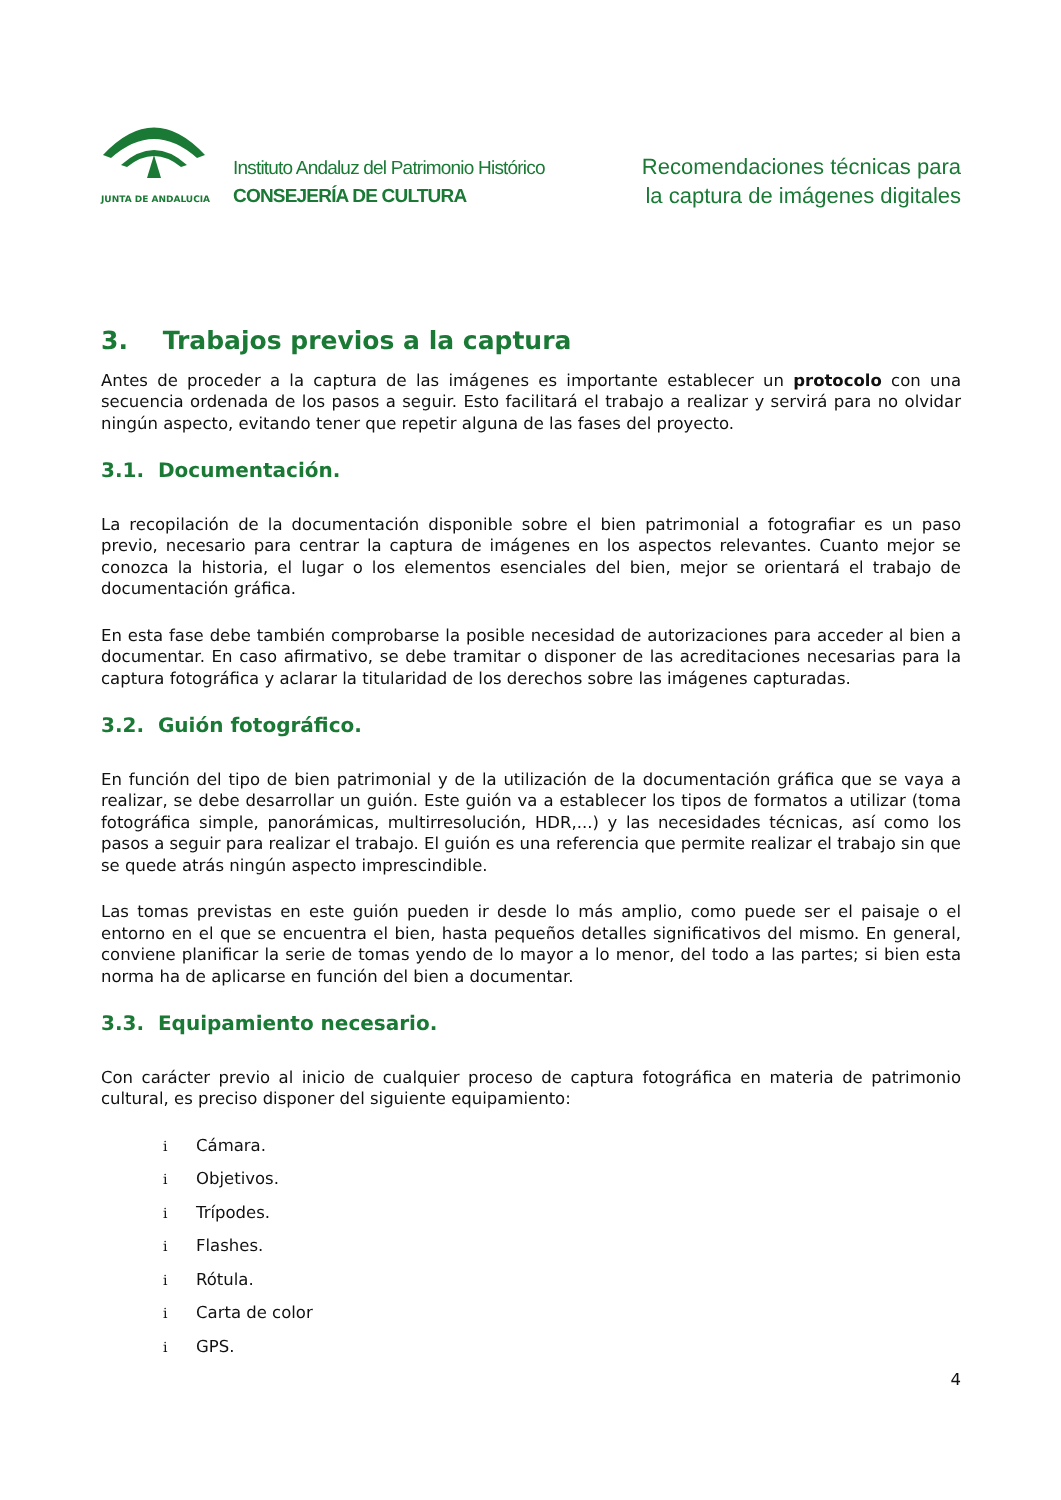JUNTA DE ANDALUCIA
Instituto Andaluz del Patrimonio Histórico
CONSEJERÍA DE CULTURA
Recomendaciones técnicas para
la captura de imágenes digitales
3. Trabajos previos a la captura
Antes de proceder a la captura de las imágenes es importante establecer un protocolo con una secuencia ordenada de los pasos a seguir. Esto facilitará el trabajo a realizar y servirá para no olvidar ningún aspecto, evitando tener que repetir alguna de las fases del proyecto.
3.1. Documentación.
La recopilación de la documentación disponible sobre el bien patrimonial a fotografiar es un paso previo, necesario para centrar la captura de imágenes en los aspectos relevantes. Cuanto mejor se conozca la historia, el lugar o los elementos esenciales del bien, mejor se orientará el trabajo de documentación gráfica.
En esta fase debe también comprobarse la posible necesidad de autorizaciones para acceder al bien a documentar. En caso afirmativo, se debe tramitar o disponer de las acreditaciones necesarias para la captura fotográfica y aclarar la titularidad de los derechos sobre las imágenes capturadas.
3.2. Guión fotográfico.
En función del tipo de bien patrimonial y de la utilización de la documentación gráfica que se vaya a realizar, se debe desarrollar un guión. Este guión va a establecer los tipos de formatos a utilizar (toma fotográfica simple, panorámicas, multirresolución, HDR,...) y las necesidades técnicas, así como los pasos a seguir para realizar el trabajo. El guión es una referencia que permite realizar el trabajo sin que se quede atrás ningún aspecto imprescindible.
Las tomas previstas en este guión pueden ir desde lo más amplio, como puede ser el paisaje o el entorno en el que se encuentra el bien, hasta pequeños detalles significativos del mismo. En general, conviene planificar la serie de tomas yendo de lo mayor a lo menor, del todo a las partes; si bien esta norma ha de aplicarse en función del bien a documentar.
3.3. Equipamiento necesario.
Con carácter previo al inicio de cualquier proceso de captura fotográfica en materia de patrimonio cultural, es preciso disponer del siguiente equipamiento:
i Cámara.
i Objetivos.
i Trípodes.
i Flashes.
i Rótula.
i Carta de color
i GPS.
4